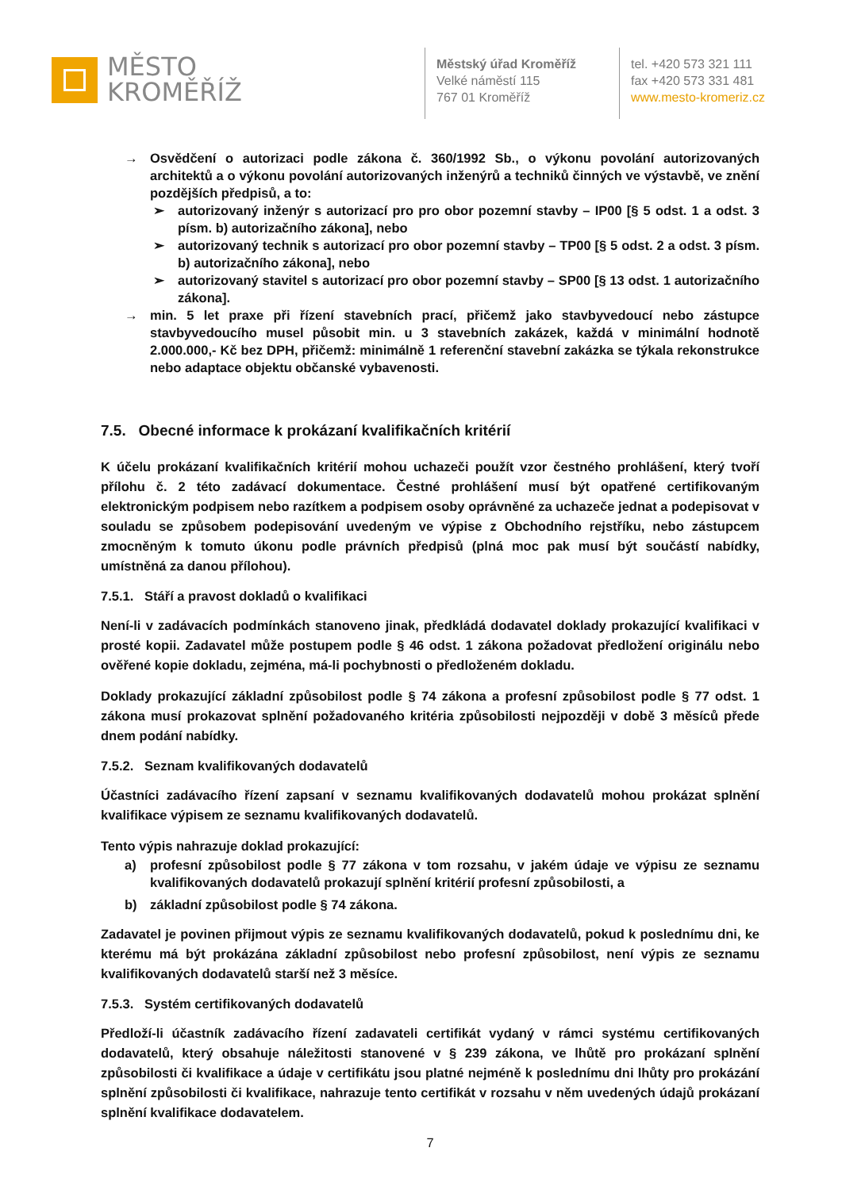MĚSTO
KROMĚŘÍŽ
Městský úřad Kroměříž
Velké náměstí 115
767 01 Kroměříž
tel. +420 573 321 111
fax +420 573 331 481
www.mesto-kromeriz.cz
→ Osvědčení o autorizaci podle zákona č. 360/1992 Sb., o výkonu povolání autorizovaných architektů a o výkonu povolání autorizovaných inženýrů a techniků činných ve výstavbě, ve znění pozdějších předpisů, a to:
➢ autorizovaný inženýr s autorizací pro pro obor pozemní stavby – IP00 [§ 5 odst. 1 a odst. 3 písm. b) autorizačního zákona], nebo
➢ autorizovaný technik s autorizací pro obor pozemní stavby – TP00 [§ 5 odst. 2 a odst. 3 písm. b) autorizačního zákona], nebo
➢ autorizovaný stavitel s autorizací pro obor pozemní stavby – SP00 [§ 13 odst. 1 autorizačního zákona].
→ min. 5 let praxe při řízení stavebních prací, přičemž jako stavbyvedoucí nebo zástupce stavbyvedoucího musel působit min. u 3 stavebních zakázek, každá v minimální hodnotě 2.000.000,- Kč bez DPH, přičemž: minimálně 1 referenční stavební zakázka se týkala rekonstrukce nebo adaptace objektu občanské vybavenosti.
7.5. Obecné informace k prokázaní kvalifikačních kritérií
K účelu prokázaní kvalifikačních kritérií mohou uchazeči použít vzor čestného prohlášení, který tvoří přílohu č. 2 této zadávací dokumentace. Čestné prohlášení musí být opatřené certifikovaným elektronickým podpisem nebo razítkem a podpisem osoby oprávněné za uchazeče jednat a podepisovat v souladu se způsobem podepisování uvedeným ve výpise z Obchodního rejstříku, nebo zástupcem zmocněným k tomuto úkonu podle právních předpisů (plná moc pak musí být součástí nabídky, umístněná za danou přílohou).
7.5.1. Stáří a pravost dokladů o kvalifikaci
Není-li v zadávacích podmínkách stanoveno jinak, předkládá dodavatel doklady prokazující kvalifikaci v prosté kopii. Zadavatel může postupem podle § 46 odst. 1 zákona požadovat předložení originálu nebo ověřené kopie dokladu, zejména, má-li pochybnosti o předloženém dokladu.
Doklady prokazující základní způsobilost podle § 74 zákona a profesní způsobilost podle § 77 odst. 1 zákona musí prokazovat splnění požadovaného kritéria způsobilosti nejpozději v době 3 měsíců přede dnem podání nabídky.
7.5.2. Seznam kvalifikovaných dodavatelů
Účastníci zadávacího řízení zapsaní v seznamu kvalifikovaných dodavatelů mohou prokázat splnění kvalifikace výpisem ze seznamu kvalifikovaných dodavatelů.
Tento výpis nahrazuje doklad prokazující:
a) profesní způsobilost podle § 77 zákona v tom rozsahu, v jakém údaje ve výpisu ze seznamu kvalifikovaných dodavatelů prokazují splnění kritérií profesní způsobilosti, a
b) základní způsobilost podle § 74 zákona.
Zadavatel je povinen přijmout výpis ze seznamu kvalifikovaných dodavatelů, pokud k poslednímu dni, ke kterému má být prokázána základní způsobilost nebo profesní způsobilost, není výpis ze seznamu kvalifikovaných dodavatelů starší než 3 měsíce.
7.5.3. Systém certifikovaných dodavatelů
Předloží-li účastník zadávacího řízení zadavateli certifikát vydaný v rámci systému certifikovaných dodavatelů, který obsahuje náležitosti stanovené v § 239 zákona, ve lhůtě pro prokázaní splnění způsobilosti či kvalifikace a údaje v certifikátu jsou platné nejméně k poslednímu dni lhůty pro prokázání splnění způsobilosti či kvalifikace, nahrazuje tento certifikát v rozsahu v něm uvedených údajů prokázaní splnění kvalifikace dodavatelem.
7